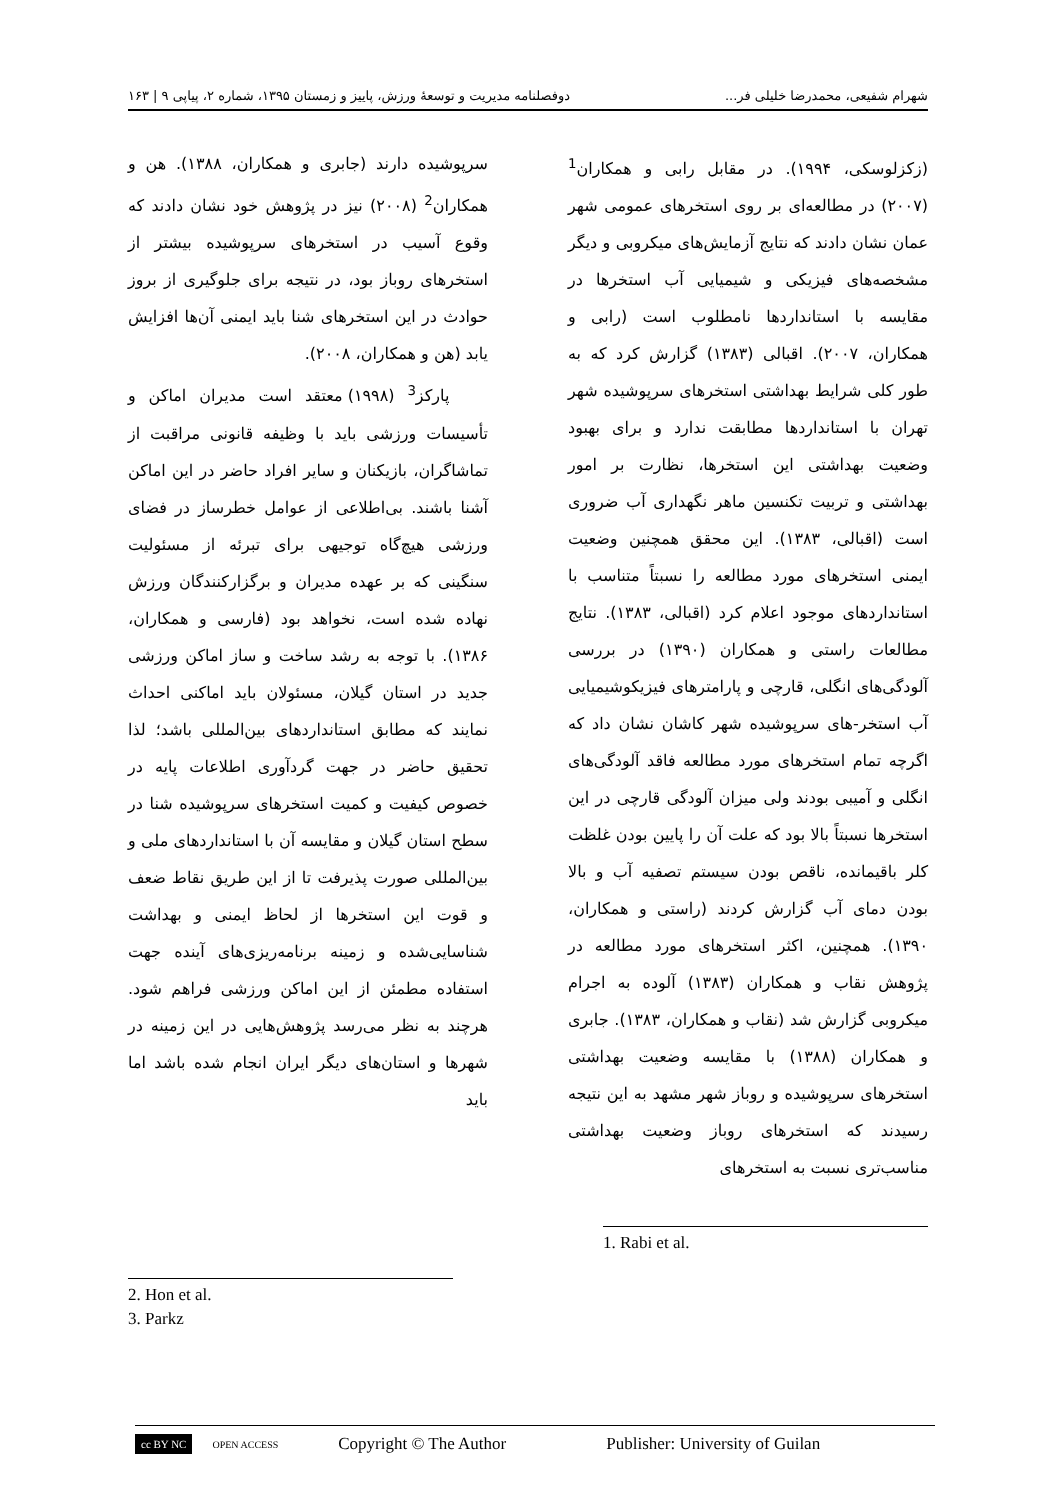شهرام شفیعی، محمدرضا خلیلی فر... دوفصلنامه مدیریت و توسعهٔ ورزش، پاییز و زمستان ۱۳۹۵، شماره ۲، پیاپی ۹ | ۱۶۳
(زکزلوسکی، ۱۹۹۴). در مقابل رابی و همکاران<sup>1</sup> (۲۰۰۷) در مطالعه‌ای بر روی استخرهای عمومی شهر عمان نشان دادند که نتایج آزمایش‌های میکروبی و دیگر مشخصه‌های فیزیکی و شیمیایی آب استخرها در مقایسه با استانداردها نامطلوب است (رابی و همکاران، ۲۰۰۷). اقبالی (۱۳۸۳) گزارش کرد که به طور کلی شرایط بهداشتی استخرهای سرپوشیده شهر تهران با استانداردها مطابقت ندارد و برای بهبود وضعیت بهداشتی این استخرها، نظارت بر امور بهداشتی و تربیت تکنسین ماهر نگهداری آب ضروری است (اقبالی، ۱۳۸۳). این محقق همچنین وضعیت ایمنی استخرهای مورد مطالعه را نسبتاً متناسب با استانداردهای موجود اعلام کرد (اقبالی، ۱۳۸۳). نتایج مطالعات راستی و همکاران (۱۳۹۰) در بررسی آلودگی‌های انگلی، قارچی و پارامترهای فیزیکوشیمیایی آب استخر-های سرپوشیده شهر کاشان نشان داد که اگرچه تمام استخرهای مورد مطالعه فاقد آلودگی‌های انگلی و آمیبی بودند ولی میزان آلودگی قارچی در این استخرها نسبتاً بالا بود که علت آن را پایین بودن غلظت کلر باقیمانده، ناقص بودن سیستم تصفیه آب و بالا بودن دمای آب گزارش کردند (راستی و همکاران، ۱۳۹۰). همچنین، اکثر استخرهای مورد مطالعه در پژوهش نقاب و همکاران (۱۳۸۳) آلوده به اجرام میکروبی گزارش شد (نقاب و همکاران، ۱۳۸۳). جابری و همکاران (۱۳۸۸) با مقایسه وضعیت بهداشتی استخرهای سرپوشیده و روباز شهر مشهد به این نتیجه رسیدند که استخرهای روباز وضعیت بهداشتی مناسب‌تری نسبت به استخرهای
1. Rabi et al.
سرپوشیده دارند (جابری و همکاران، ۱۳۸۸). هن و همکاران<sup>2</sup> (۲۰۰۸) نیز در پژوهش خود نشان دادند که وقوع آسیب در استخرهای سرپوشیده بیشتر از استخرهای روباز بود، در نتیجه برای جلوگیری از بروز حوادث در این استخرهای شنا باید ایمنی آن‌ها افزایش یابد (هن و همکاران، ۲۰۰۸).
پارکز<sup>3</sup> (۱۹۹۸) معتقد است مدیران اماکن و تأسیسات ورزشی باید با وظیفه قانونی مراقبت از تماشاگران، بازیکنان و سایر افراد حاضر در این اماکن آشنا باشند. بی‌اطلاعی از عوامل خطرساز در فضای ورزشی هیچ‌گاه توجیهی برای تبرئه از مسئولیت سنگینی که بر عهده مدیران و برگزارکنندگان ورزش نهاده شده است، نخواهد بود (فارسی و همکاران، ۱۳۸۶). با توجه به رشد ساخت و ساز اماکن ورزشی جدید در استان گیلان، مسئولان باید اماکنی احداث نمایند که مطابق استانداردهای بین‌المللی باشد؛ لذا تحقیق حاضر در جهت گردآوری اطلاعات پایه در خصوص کیفیت و کمیت استخرهای سرپوشیده شنا در سطح استان گیلان و مقایسه آن با استانداردهای ملی و بین‌المللی صورت پذیرفت تا از این طریق نقاط ضعف و قوت این استخرها از لحاظ ایمنی و بهداشت شناسایی‌شده و زمینه برنامه‌ریزی‌های آینده جهت استفاده مطمئن از این اماکن ورزشی فراهم شود. هرچند به نظر می‌رسد پژوهش‌هایی در این زمینه در شهرها و استان‌های دیگر ایران انجام شده باشد اما باید
2. Hon et al.
3. Parkz
cc BY NC OPEN ACCESS Copyright © The Author Publisher: University of Guilan